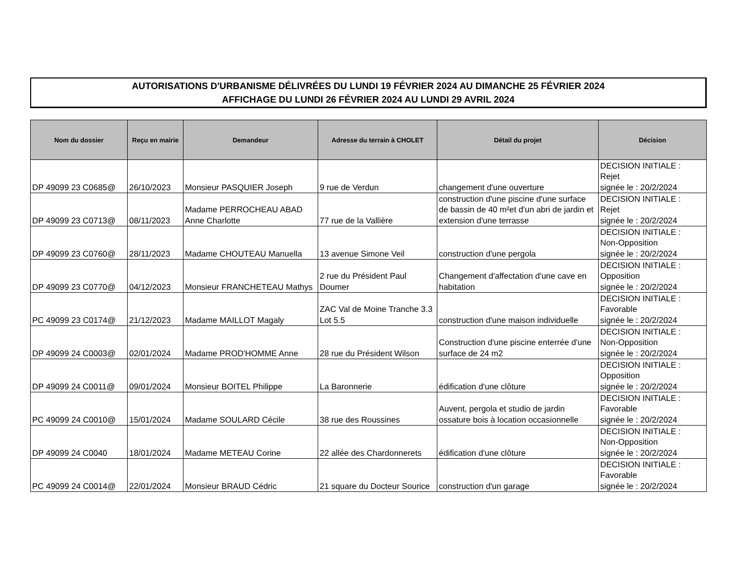AUTORISATIONS D'URBANISME DÉLIVRÉES DU LUNDI 19 FÉVRIER 2024 AU DIMANCHE 25 FÉVRIER 2024
AFFICHAGE DU LUNDI 26 FÉVRIER 2024 AU LUNDI 29 AVRIL 2024
| Nom du dossier | Reçu en mairie | Demandeur | Adresse du terrain à CHOLET | Détail du projet | Décision |
| --- | --- | --- | --- | --- | --- |
| DP 49099 23 C0685@ | 26/10/2023 | Monsieur PASQUIER Joseph | 9 rue de Verdun | changement d'une ouverture | DECISION INITIALE : Rejet signée le : 20/2/2024 |
| DP 49099 23 C0713@ | 08/11/2023 | Madame PERROCHEAU ABAD Anne Charlotte | 77 rue de la Vallière | construction d'une piscine d'une surface de bassin de 40 m²et d'un abri de jardin et extension d'une terrasse | DECISION INITIALE : Rejet signée le : 20/2/2024 |
| DP 49099 23 C0760@ | 28/11/2023 | Madame CHOUTEAU Manuella | 13 avenue Simone Veil | construction d'une pergola | DECISION INITIALE : Non-Opposition signée le : 20/2/2024 |
| DP 49099 23 C0770@ | 04/12/2023 | Monsieur FRANCHETEAU Mathys | 2 rue du Président Paul Doumer | Changement d'affectation d'une cave en habitation | DECISION INITIALE : Opposition signée le : 20/2/2024 |
| PC 49099 23 C0174@ | 21/12/2023 | Madame MAILLOT Magaly | ZAC Val de Moine Tranche 3.3 Lot 5.5 | construction d'une maison individuelle | DECISION INITIALE : Favorable signée le : 20/2/2024 |
| DP 49099 24 C0003@ | 02/01/2024 | Madame PROD'HOMME Anne | 28 rue du Président Wilson | Construction d'une piscine enterrée d'une surface de 24 m2 | DECISION INITIALE : Non-Opposition signée le : 20/2/2024 |
| DP 49099 24 C0011@ | 09/01/2024 | Monsieur BOITEL Philippe | La Baronnerie | édification d'une clôture | DECISION INITIALE : Opposition signée le : 20/2/2024 |
| PC 49099 24 C0010@ | 15/01/2024 | Madame SOULARD Cécile | 38 rue des Roussines | Auvent, pergola et studio de jardin ossature bois à location occasionnelle | DECISION INITIALE : Favorable signée le : 20/2/2024 |
| DP 49099 24 C0040 | 18/01/2024 | Madame METEAU Corine | 22 allée des Chardonnerets | édification d'une clôture | DECISION INITIALE : Non-Opposition signée le : 20/2/2024 |
| PC 49099 24 C0014@ | 22/01/2024 | Monsieur BRAUD Cédric | 21 square du Docteur Sourice | construction d'un garage | DECISION INITIALE : Favorable signée le : 20/2/2024 |